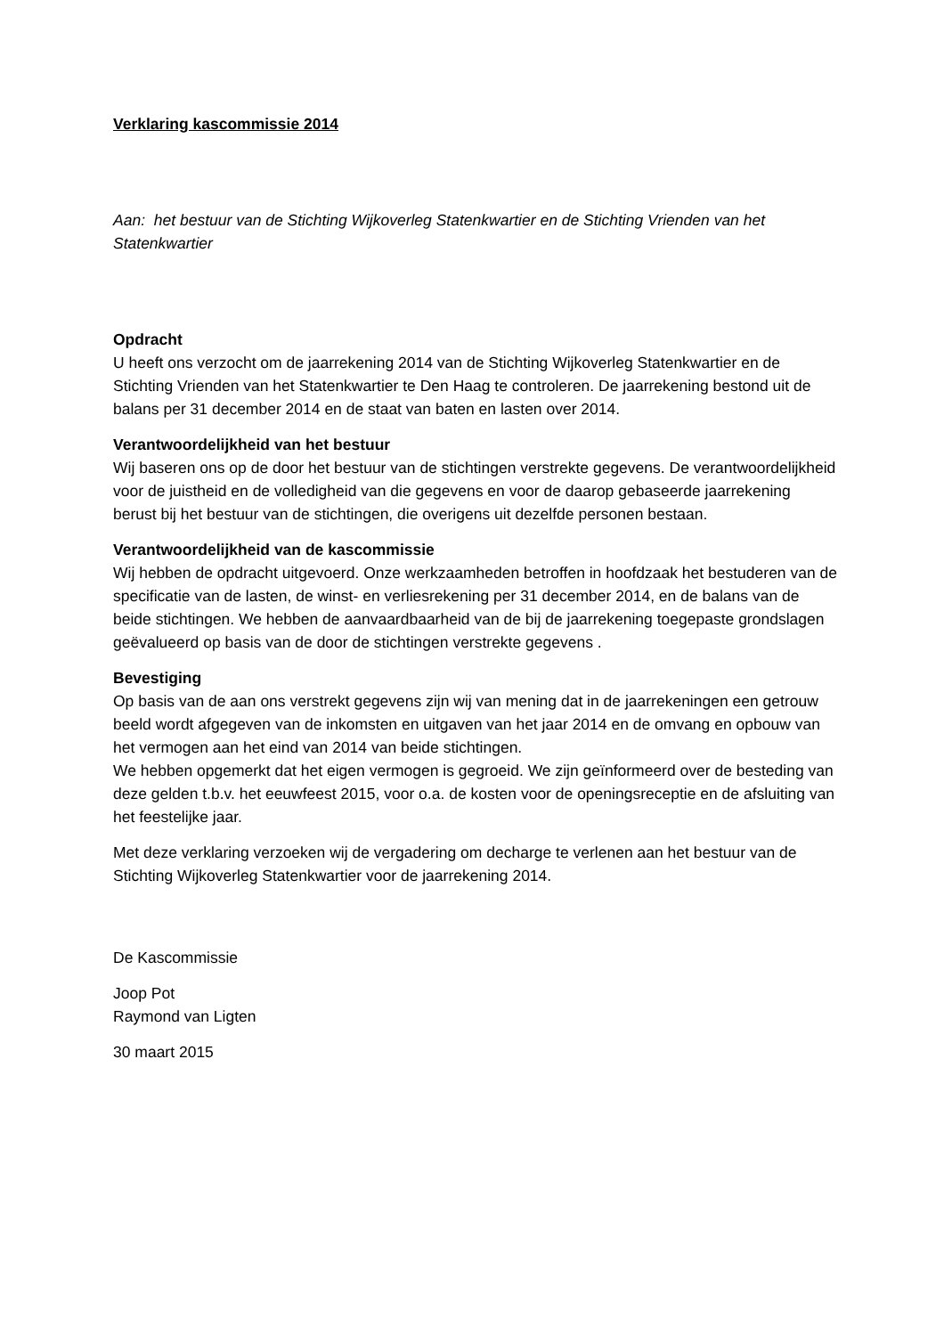Verklaring kascommissie 2014
Aan: het bestuur van de Stichting Wijkoverleg Statenkwartier en de Stichting Vrienden van het Statenkwartier
Opdracht
U heeft ons verzocht om de jaarrekening 2014 van de Stichting Wijkoverleg Statenkwartier en de Stichting Vrienden van het Statenkwartier te Den Haag te controleren. De jaarrekening bestond uit de balans per 31 december 2014 en de staat van baten en lasten over 2014.
Verantwoordelijkheid van het bestuur
Wij baseren ons op de door het bestuur van de stichtingen verstrekte gegevens. De verantwoordelijkheid voor de juistheid en de volledigheid van die gegevens en voor de daarop gebaseerde jaarrekening berust bij het bestuur van de stichtingen, die overigens uit dezelfde personen bestaan.
Verantwoordelijkheid van de kascommissie
Wij hebben de opdracht uitgevoerd. Onze werkzaamheden betroffen in hoofdzaak het bestuderen van de specificatie van de lasten, de winst- en verliesrekening per 31 december 2014, en de balans van de beide stichtingen. We hebben de aanvaardbaarheid van de bij de jaarrekening toegepaste grondslagen geëvalueerd op basis van de door de stichtingen verstrekte gegevens .
Bevestiging
Op basis van de aan ons verstrekt gegevens zijn wij van mening dat in de jaarrekeningen een getrouw beeld wordt afgegeven van de inkomsten en uitgaven van het jaar 2014 en de omvang en opbouw van het vermogen aan het eind van 2014 van beide stichtingen.
We hebben opgemerkt dat het eigen vermogen is gegroeid. We zijn geïnformeerd over de besteding van deze gelden t.b.v. het eeuwfeest 2015, voor o.a. de kosten voor de openingsreceptie en de afsluiting van het feestelijke jaar.
Met deze verklaring verzoeken wij de vergadering om decharge te verlenen aan het bestuur van de Stichting Wijkoverleg Statenkwartier voor de jaarrekening 2014.
De Kascommissie
Joop Pot
Raymond van Ligten
30 maart 2015